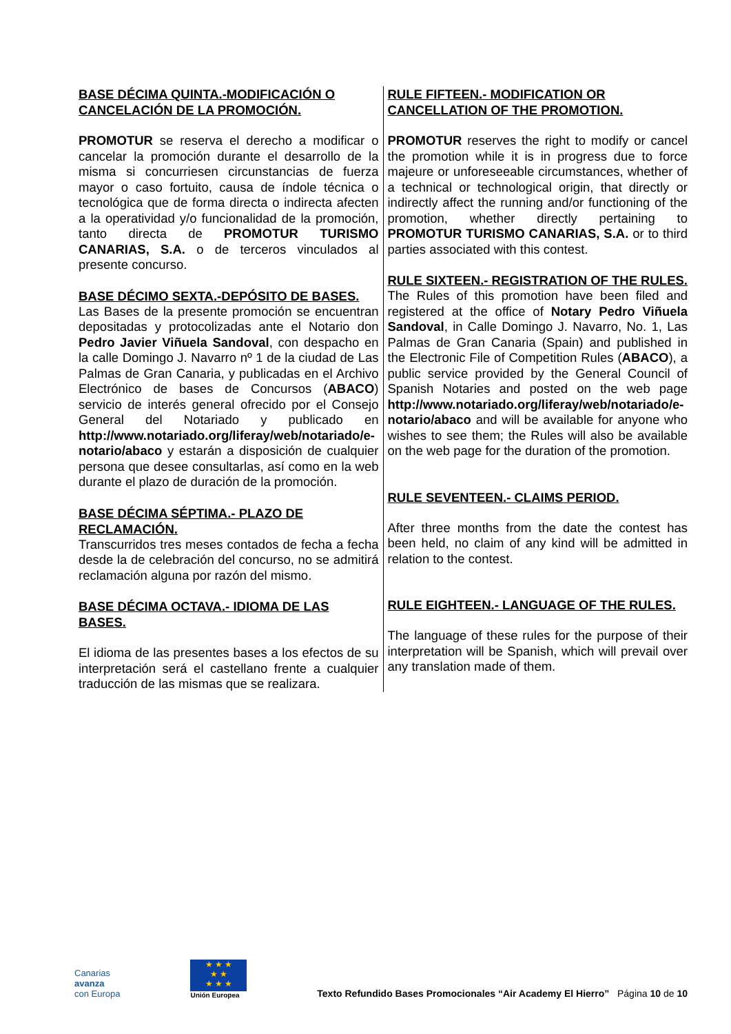| BASE DÉCIMA QUINTA.-MODIFICACIÓN O CANCELACIÓN DE LA PROMOCIÓN. PROMOTUR se reserva el derecho a modificar o cancelar la promoción durante el desarrollo de la misma si concurriesen circunstancias de fuerza mayor o caso fortuito, causa de índole técnica o tecnológica que de forma directa o indirecta afecten a la operatividad y/o funcionalidad de la promoción, tanto directa de PROMOTUR TURISMO CANARIAS, S.A. o de terceros vinculados al presente concurso. BASE DÉCIMO SEXTA.-DEPÓSITO DE BASES. Las Bases de la presente promoción se encuentran depositadas y protocolizadas ante el Notario don Pedro Javier Viñuela Sandoval , con despacho en la calle Domingo J. Navarro nº 1 de la ciudad de Las Palmas de Gran Canaria, y publicadas en el Archivo Electrónico de bases de Concursos ( ABACO ) servicio de interés general ofrecido por el Consejo General del Notariado y publicado en http://www.notariado.org/liferay/web/notariado/e-notario/abaco y estarán a disposición de cualquier persona que desee consultarlas, así como en la web durante el plazo de duración de la promoción. BASE DÉCIMA SÉPTIMA.- PLAZO DE RECLAMACIÓN. Transcurridos tres meses contados de fecha a fecha desde la de celebración del concurso, no se admitirá reclamación alguna por razón del mismo. BASE DÉCIMA OCTAVA.- IDIOMA DE LAS BASES. El idioma de las presentes bases a los efectos de su interpretación será el castellano frente a cualquier traducción de las mismas que se realizara. | RULE FIFTEEN.- MODIFICATION OR CANCELLATION OF THE PROMOTION. PROMOTUR reserves the right to modify or cancel the promotion while it is in progress due to force majeure or unforeseeable circumstances, whether of a technical or technological origin, that directly or indirectly affect the running and/or functioning of the promotion, whether directly pertaining to PROMOTUR TURISMO CANARIAS, S.A. or to third parties associated with this contest. RULE SIXTEEN.- REGISTRATION OF THE RULES. The Rules of this promotion have been filed and registered at the office of Notary Pedro Viñuela Sandoval , in Calle Domingo J. Navarro, No. 1, Las Palmas de Gran Canaria (Spain) and published in the Electronic File of Competition Rules ( ABACO ), a public service provided by the General Council of Spanish Notaries and posted on the web page http://www.notariado.org/liferay/web/notariado/e-notario/abaco and will be available for anyone who wishes to see them; the Rules will also be available on the web page for the duration of the promotion. RULE SEVENTEEN.- CLAIMS PERIOD. After three months from the date the contest has been held, no claim of any kind will be admitted in relation to the contest. RULE EIGHTEEN.- LANGUAGE OF THE RULES. The language of these rules for the purpose of their interpretation will be Spanish, which will prevail over any translation made of them. |
Canarias
avanza
con Europa
★ ★ ★
★ ★
★ ★ ★
Unión Europea
Texto Refundido Bases Promocionales “Air Academy El Hierro” Página 10 de 10